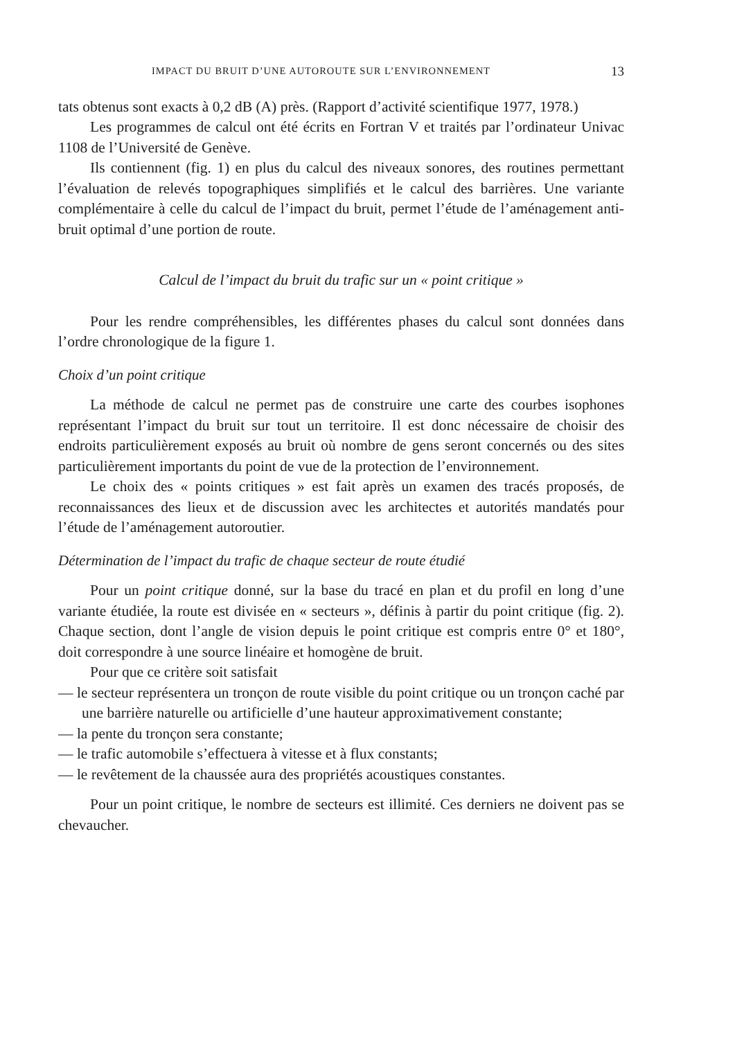IMPACT DU BRUIT D’UNE AUTOROUTE SUR L’ENVIRONNEMENT 13
tats obtenus sont exacts à 0,2 dB (A) près. (Rapport d’activité scientifique 1977, 1978.)
Les programmes de calcul ont été écrits en Fortran V et traités par l’ordinateur Univac 1108 de l’Université de Genève.
Ils contiennent (fig. 1) en plus du calcul des niveaux sonores, des routines permettant l’évaluation de relevés topographiques simplifiés et le calcul des barrières. Une variante complémentaire à celle du calcul de l’impact du bruit, permet l’étude de l’aménagement anti-bruit optimal d’une portion de route.
Calcul de l’impact du bruit du trafic sur un « point critique »
Pour les rendre compréhensibles, les différentes phases du calcul sont données dans l’ordre chronologique de la figure 1.
Choix d’un point critique
La méthode de calcul ne permet pas de construire une carte des courbes isophones représentant l’impact du bruit sur tout un territoire. Il est donc nécessaire de choisir des endroits particulièrement exposés au bruit où nombre de gens seront concernés ou des sites particulièrement importants du point de vue de la protection de l’environnement.
Le choix des « points critiques » est fait après un examen des tracés proposés, de reconnaissances des lieux et de discussion avec les architectes et autorités mandatés pour l’étude de l’aménagement autoroutier.
Détermination de l’impact du trafic de chaque secteur de route étudié
Pour un point critique donné, sur la base du tracé en plan et du profil en long d’une variante étudiée, la route est divisée en « secteurs », définis à partir du point critique (fig. 2). Chaque section, dont l’angle de vision depuis le point critique est compris entre 0° et 180°, doit correspondre à une source linéaire et homogène de bruit.
Pour que ce critère soit satisfait
— le secteur représentera un tronçon de route visible du point critique ou un tronçon caché par une barrière naturelle ou artificielle d’une hauteur approximativement constante;
— la pente du tronçon sera constante;
— le trafic automobile s’effectuera à vitesse et à flux constants;
— le revêtement de la chaussée aura des propriétés acoustiques constantes.
Pour un point critique, le nombre de secteurs est illimité. Ces derniers ne doivent pas se chevaucher.